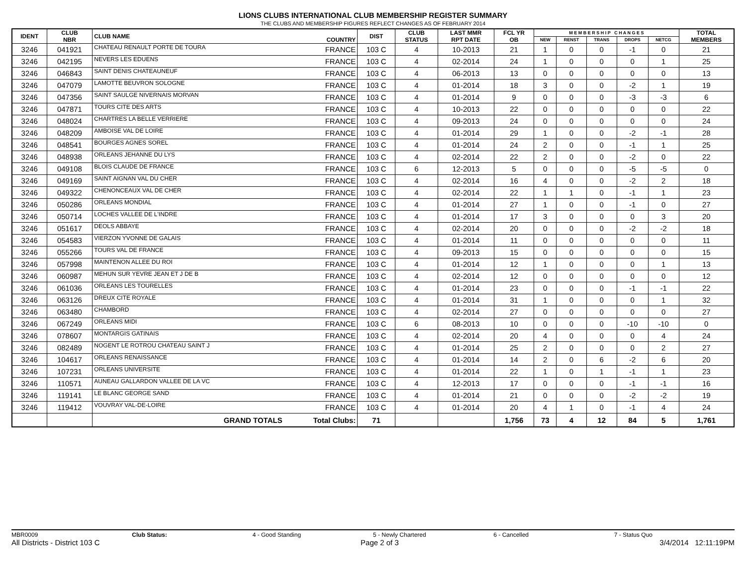LIONS CLUBS INTERNATIONAL CLUB MEMBERSHIP REGISTER SUMMARY
THE CLUBS AND MEMBERSHIP FIGURES REFLECT CHANGES AS OF FEBRUARY 2014
| IDENT | CLUB NBR | CLUB NAME | COUNTRY | DIST | CLUB STATUS | LAST MMR RPT DATE | FCL YR OB | M E M B E R S H I P C H A N G E S | | | | | TOTAL MEMBERS |
| --- | --- | --- | --- | --- | --- | --- | --- | --- | --- | --- | --- | --- | --- |
| | | | | | | | | NEW | RENST | TRANS | DROPS | NETCG | |
| 3246 | 041921 | CHATEAU RENAULT PORTE DE TOURA | FRANCE | 103 C | 4 | 10-2013 | 21 | 1 | 0 | 0 | -1 | 0 | 21 |
| 3246 | 042195 | NEVERS LES EDUENS | FRANCE | 103 C | 4 | 02-2014 | 24 | 1 | 0 | 0 | 0 | 1 | 25 |
| 3246 | 046843 | SAINT DENIS CHATEAUNEUF | FRANCE | 103 C | 4 | 06-2013 | 13 | 0 | 0 | 0 | 0 | 0 | 13 |
| 3246 | 047079 | LAMOTTE BEUVRON SOLOGNE | FRANCE | 103 C | 4 | 01-2014 | 18 | 3 | 0 | 0 | -2 | 1 | 19 |
| 3246 | 047356 | SAINT SAULGE NIVERNAIS MORVAN | FRANCE | 103 C | 4 | 01-2014 | 9 | 0 | 0 | 0 | -3 | -3 | 6 |
| 3246 | 047871 | TOURS CITE DES ARTS | FRANCE | 103 C | 4 | 10-2013 | 22 | 0 | 0 | 0 | 0 | 0 | 22 |
| 3246 | 048024 | CHARTRES LA BELLE VERRIERE | FRANCE | 103 C | 4 | 09-2013 | 24 | 0 | 0 | 0 | 0 | 0 | 24 |
| 3246 | 048209 | AMBOISE VAL DE LOIRE | FRANCE | 103 C | 4 | 01-2014 | 29 | 1 | 0 | 0 | -2 | -1 | 28 |
| 3246 | 048541 | BOURGES AGNES SOREL | FRANCE | 103 C | 4 | 01-2014 | 24 | 2 | 0 | 0 | -1 | 1 | 25 |
| 3246 | 048938 | ORLEANS JEHANNE DU LYS | FRANCE | 103 C | 4 | 02-2014 | 22 | 2 | 0 | 0 | -2 | 0 | 22 |
| 3246 | 049108 | BLOIS CLAUDE DE FRANCE | FRANCE | 103 C | 6 | 12-2013 | 5 | 0 | 0 | 0 | -5 | -5 | 0 |
| 3246 | 049169 | SAINT AIGNAN VAL DU CHER | FRANCE | 103 C | 4 | 02-2014 | 16 | 4 | 0 | 0 | -2 | 2 | 18 |
| 3246 | 049322 | CHENONCEAUX VAL DE CHER | FRANCE | 103 C | 4 | 02-2014 | 22 | 1 | 1 | 0 | -1 | 1 | 23 |
| 3246 | 050286 | ORLEANS MONDIAL | FRANCE | 103 C | 4 | 01-2014 | 27 | 1 | 0 | 0 | -1 | 0 | 27 |
| 3246 | 050714 | LOCHES VALLEE DE L'INDRE | FRANCE | 103 C | 4 | 01-2014 | 17 | 3 | 0 | 0 | 0 | 3 | 20 |
| 3246 | 051617 | DEOLS ABBAYE | FRANCE | 103 C | 4 | 02-2014 | 20 | 0 | 0 | 0 | -2 | -2 | 18 |
| 3246 | 054583 | VIERZON YVONNE DE GALAIS | FRANCE | 103 C | 4 | 01-2014 | 11 | 0 | 0 | 0 | 0 | 0 | 11 |
| 3246 | 055266 | TOURS VAL DE FRANCE | FRANCE | 103 C | 4 | 09-2013 | 15 | 0 | 0 | 0 | 0 | 0 | 15 |
| 3246 | 057998 | MAINTENON ALLEE DU ROI | FRANCE | 103 C | 4 | 01-2014 | 12 | 1 | 0 | 0 | 0 | 1 | 13 |
| 3246 | 060987 | MEHUN SUR YEVRE JEAN ET J DE B | FRANCE | 103 C | 4 | 02-2014 | 12 | 0 | 0 | 0 | 0 | 0 | 12 |
| 3246 | 061036 | ORLEANS LES TOURELLES | FRANCE | 103 C | 4 | 01-2014 | 23 | 0 | 0 | 0 | -1 | -1 | 22 |
| 3246 | 063126 | DREUX CITE ROYALE | FRANCE | 103 C | 4 | 01-2014 | 31 | 1 | 0 | 0 | 0 | 1 | 32 |
| 3246 | 063480 | CHAMBORD | FRANCE | 103 C | 4 | 02-2014 | 27 | 0 | 0 | 0 | 0 | 0 | 27 |
| 3246 | 067249 | ORLEANS MIDI | FRANCE | 103 C | 6 | 08-2013 | 10 | 0 | 0 | 0 | -10 | -10 | 0 |
| 3246 | 078607 | MONTARGIS GATINAIS | FRANCE | 103 C | 4 | 02-2014 | 20 | 4 | 0 | 0 | 0 | 4 | 24 |
| 3246 | 082489 | NOGENT LE ROTROU CHATEAU SAINT J | FRANCE | 103 C | 4 | 01-2014 | 25 | 2 | 0 | 0 | 0 | 2 | 27 |
| 3246 | 104617 | ORLEANS RENAISSANCE | FRANCE | 103 C | 4 | 01-2014 | 14 | 2 | 0 | 6 | -2 | 6 | 20 |
| 3246 | 107231 | ORLEANS UNIVERSITE | FRANCE | 103 C | 4 | 01-2014 | 22 | 1 | 0 | 1 | -1 | 1 | 23 |
| 3246 | 110571 | AUNEAU GALLARDON VALLEE DE LA VC | FRANCE | 103 C | 4 | 12-2013 | 17 | 0 | 0 | 0 | -1 | -1 | 16 |
| 3246 | 119141 | LE BLANC GEORGE SAND | FRANCE | 103 C | 4 | 01-2014 | 21 | 0 | 0 | 0 | -2 | -2 | 19 |
| 3246 | 119412 | VOUVRAY VAL-DE-LOIRE | FRANCE | 103 C | 4 | 01-2014 | 20 | 4 | 1 | 0 | -1 | 4 | 24 |
| | | GRAND TOTALS | Total Clubs: | 71 | | | 1,756 | 73 | 4 | 12 | 84 | 5 | 1,761 |
MBR0009 Club Status: 4 - Good Standing 5 - Newly Chartered 6 - Cancelled 7 - Status Quo
All Districts - District 103 C Page 2 of 3 3/4/2014 12:11:19PM